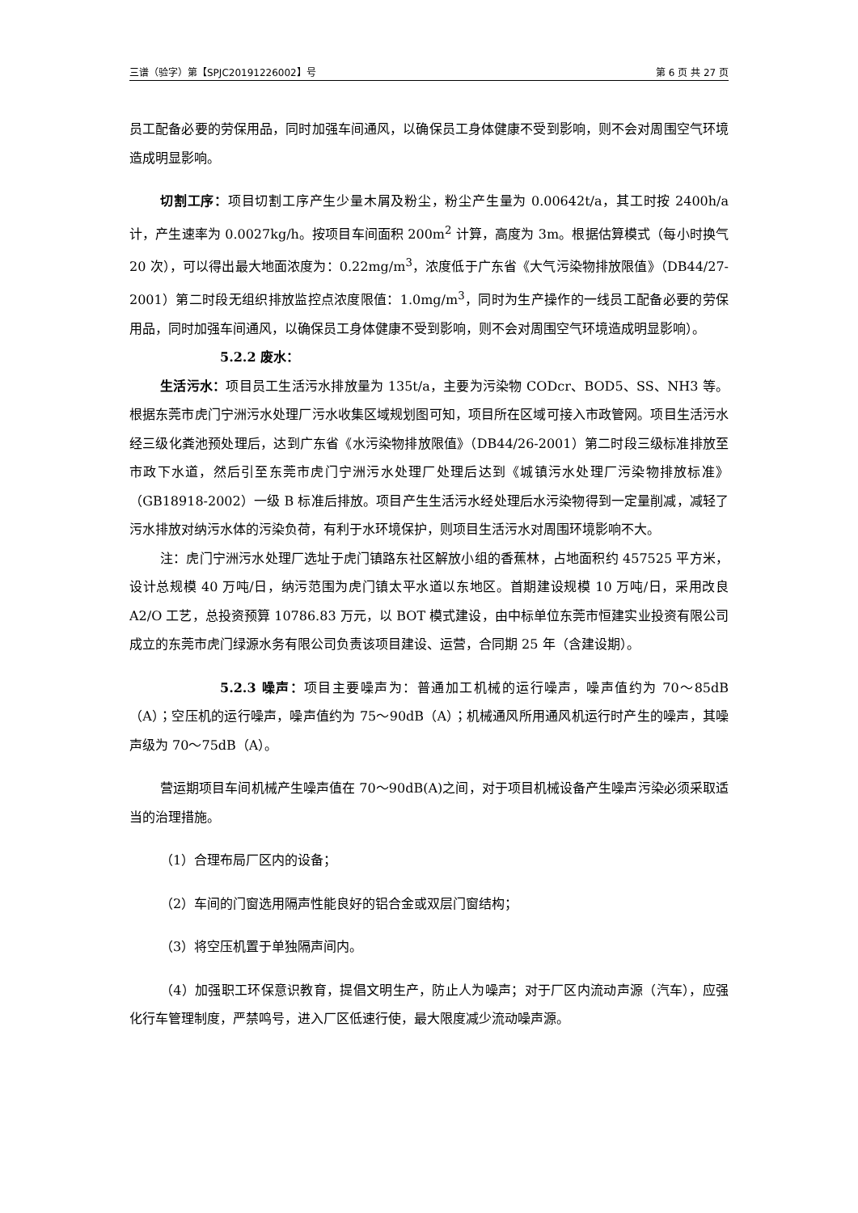三谱（验字）第【SPJC20191226002】号 第 6 页 共 27 页
员工配备必要的劳保用品，同时加强车间通风，以确保员工身体健康不受到影响，则不会对周围空气环境造成明显影响。
切割工序：项目切割工序产生少量木屑及粉尘，粉尘产生量为 0.00642t/a，其工时按 2400h/a 计，产生速率为 0.0027kg/h。按项目车间面积 200m<sup>2</sup> 计算，高度为 3m。根据估算模式（每小时换气 20 次），可以得出最大地面浓度为：0.22mg/m<sup>3</sup>，浓度低于广东省《大气污染物排放限值》（DB44/27-2001）第二时段无组织排放监控点浓度限值：1.0mg/m<sup>3</sup>，同时为生产操作的一线员工配备必要的劳保用品，同时加强车间通风，以确保员工身体健康不受到影响，则不会对周围空气环境造成明显影响）。
5.2.2 废水：
生活污水：项目员工生活污水排放量为 135t/a，主要为污染物 CODcr、BOD5、SS、NH3 等。根据东莞市虎门宁洲污水处理厂污水收集区域规划图可知，项目所在区域可接入市政管网。项目生活污水经三级化粪池预处理后，达到广东省《水污染物排放限值》（DB44/26-2001）第二时段三级标准排放至市政下水道，然后引至东莞市虎门宁洲污水处理厂处理后达到《城镇污水处理厂污染物排放标准》（GB18918-2002）一级 B 标准后排放。项目产生生活污水经处理后水污染物得到一定量削减，减轻了污水排放对纳污水体的污染负荷，有利于水环境保护，则项目生活污水对周围环境影响不大。
注：虎门宁洲污水处理厂选址于虎门镇路东社区解放小组的香蕉林，占地面积约 457525 平方米，设计总规模 40 万吨/日，纳污范围为虎门镇太平水道以东地区。首期建设规模 10 万吨/日，采用改良 A2/O 工艺，总投资预算 10786.83 万元，以 BOT 模式建设，由中标单位东莞市恒建实业投资有限公司成立的东莞市虎门绿源水务有限公司负责该项目建设、运营，合同期 25 年（含建设期）。
5.2.3 噪声：项目主要噪声为：普通加工机械的运行噪声，噪声值约为 70～85dB（A）；空压机的运行噪声，噪声值约为 75～90dB（A）；机械通风所用通风机运行时产生的噪声，其噪声级为 70～75dB（A）。
营运期项目车间机械产生噪声值在 70～90dB(A)之间，对于项目机械设备产生噪声污染必须采取适当的治理措施。
（1）合理布局厂区内的设备；
（2）车间的门窗选用隔声性能良好的铝合金或双层门窗结构；
（3）将空压机置于单独隔声间内。
（4）加强职工环保意识教育，提倡文明生产，防止人为噪声；对于厂区内流动声源（汽车），应强化行车管理制度，严禁鸣号，进入厂区低速行使，最大限度减少流动噪声源。